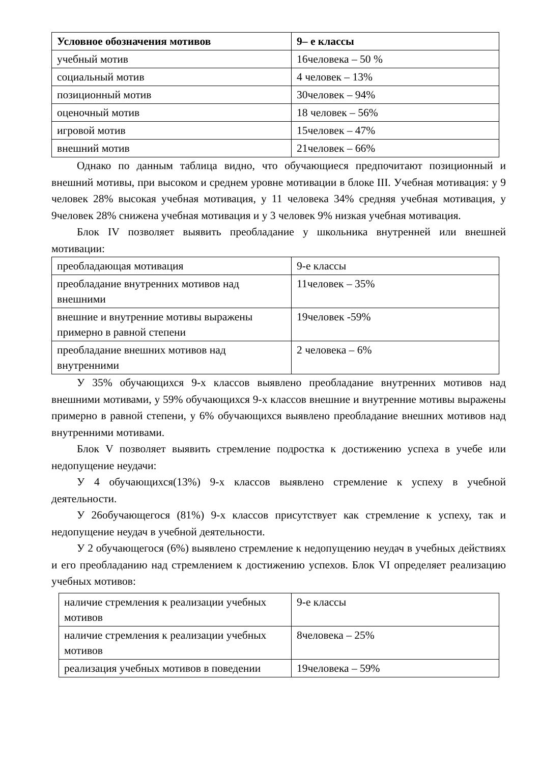| Условное обозначения мотивов | 9– е классы |
| --- | --- |
| учебный мотив | 16человека – 50 % |
| социальный мотив | 4 человек – 13% |
| позиционный мотив | 30человек – 94% |
| оценочный мотив | 18 человек – 56% |
| игровой мотив | 15человек – 47% |
| внешний мотив | 21человек – 66% |
Однако по данным таблица видно, что обучающиеся предпочитают позиционный и внешний мотивы, при высоком и среднем уровне мотивации в блоке III. Учебная мотивация: у 9 человек 28% высокая учебная мотивация, у 11 человека 34% средняя учебная мотивация, у 9человек 28% снижена учебная мотивация и у 3 человек 9% низкая учебная мотивация.
Блок IV позволяет выявить преобладание у школьника внутренней или внешней мотивации:
| преобладающая мотивация | 9-е классы |
| преобладание внутренних мотивов над внешними | 11человек – 35% |
| внешние и внутренние мотивы выражены примерно в равной степени | 19человек -59% |
| преобладание внешних мотивов над внутренними | 2 человека – 6% |
У 35% обучающихся 9-х классов выявлено преобладание внутренних мотивов над внешними мотивами, у 59% обучающихся 9-х классов внешние и внутренние мотивы выражены примерно в равной степени, у 6% обучающихся выявлено преобладание внешних мотивов над внутренними мотивами.
Блок V позволяет выявить стремление подростка к достижению успеха в учебе или недопущение неудачи:
У 4 обучающихся(13%) 9-х классов выявлено стремление к успеху в учебной деятельности.
У 26обучающегося (81%) 9-х классов присутствует как стремление к успеху, так и недопущение неудач в учебной деятельности.
У 2 обучающегося (6%) выявлено стремление к недопущению неудач в учебных действиях и его преобладанию над стремлением к достижению успехов. Блок VI определяет реализацию учебных мотивов:
| наличие стремления к реализации учебных мотивов | 9-е классы |
| наличие стремления к реализации учебных мотивов | 8человека – 25% |
| реализация учебных мотивов в поведении | 19человека – 59% |